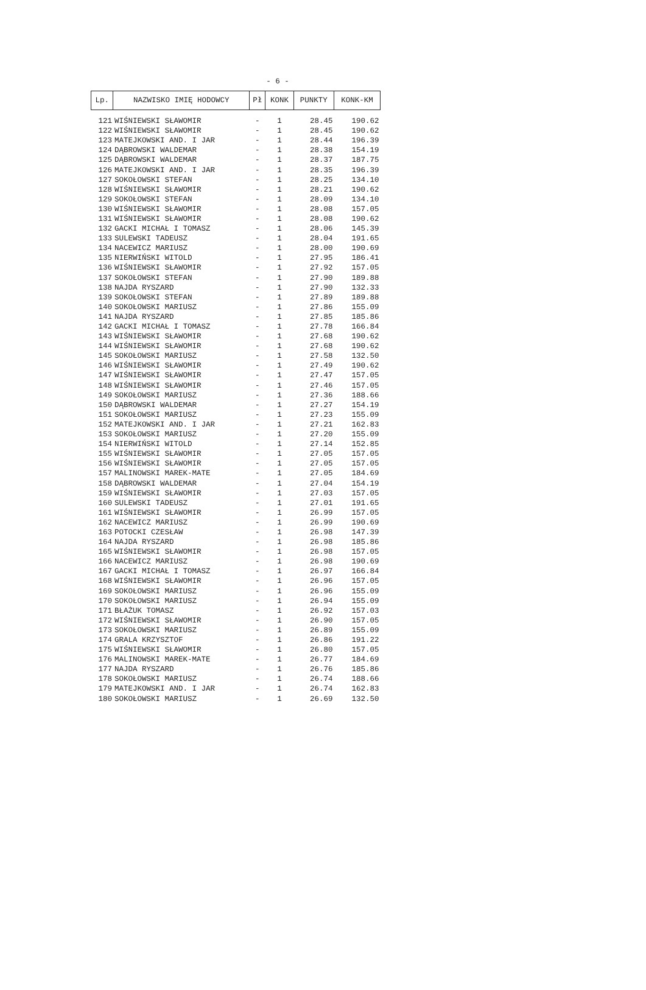- 6 -
| Lp. | NAZWISKO IMIĘ HODOWCY | Pł | KONK | PUNKTY | KONK-KM |
| --- | --- | --- | --- | --- | --- |
| 121 | WIŚNIEWSKI SŁAWOMIR | - | 1 | 28.45 | 190.62 |
| 122 | WIŚNIEWSKI SŁAWOMIR | - | 1 | 28.45 | 190.62 |
| 123 | MATEJKOWSKI AND. I JAR | - | 1 | 28.44 | 196.39 |
| 124 | DĄBROWSKI WALDEMAR | - | 1 | 28.38 | 154.19 |
| 125 | DĄBROWSKI WALDEMAR | - | 1 | 28.37 | 187.75 |
| 126 | MATEJKOWSKI AND. I JAR | - | 1 | 28.35 | 196.39 |
| 127 | SOKOŁOWSKI STEFAN | - | 1 | 28.25 | 134.10 |
| 128 | WIŚNIEWSKI SŁAWOMIR | - | 1 | 28.21 | 190.62 |
| 129 | SOKOŁOWSKI STEFAN | - | 1 | 28.09 | 134.10 |
| 130 | WIŚNIEWSKI SŁAWOMIR | - | 1 | 28.08 | 157.05 |
| 131 | WIŚNIEWSKI SŁAWOMIR | - | 1 | 28.08 | 190.62 |
| 132 | GACKI MICHAŁ I TOMASZ | - | 1 | 28.06 | 145.39 |
| 133 | SULEWSKI TADEUSZ | - | 1 | 28.04 | 191.65 |
| 134 | NACEWICZ MARIUSZ | - | 1 | 28.00 | 190.69 |
| 135 | NIERWIŃSKI WITOLD | - | 1 | 27.95 | 186.41 |
| 136 | WIŚNIEWSKI SŁAWOMIR | - | 1 | 27.92 | 157.05 |
| 137 | SOKOŁOWSKI STEFAN | - | 1 | 27.90 | 189.88 |
| 138 | NAJDA RYSZARD | - | 1 | 27.90 | 132.33 |
| 139 | SOKOŁOWSKI STEFAN | - | 1 | 27.89 | 189.88 |
| 140 | SOKOŁOWSKI MARIUSZ | - | 1 | 27.86 | 155.09 |
| 141 | NAJDA RYSZARD | - | 1 | 27.85 | 185.86 |
| 142 | GACKI MICHAŁ I TOMASZ | - | 1 | 27.78 | 166.84 |
| 143 | WIŚNIEWSKI SŁAWOMIR | - | 1 | 27.68 | 190.62 |
| 144 | WIŚNIEWSKI SŁAWOMIR | - | 1 | 27.68 | 190.62 |
| 145 | SOKOŁOWSKI MARIUSZ | - | 1 | 27.58 | 132.50 |
| 146 | WIŚNIEWSKI SŁAWOMIR | - | 1 | 27.49 | 190.62 |
| 147 | WIŚNIEWSKI SŁAWOMIR | - | 1 | 27.47 | 157.05 |
| 148 | WIŚNIEWSKI SŁAWOMIR | - | 1 | 27.46 | 157.05 |
| 149 | SOKOŁOWSKI MARIUSZ | - | 1 | 27.36 | 188.66 |
| 150 | DĄBROWSKI WALDEMAR | - | 1 | 27.27 | 154.19 |
| 151 | SOKOŁOWSKI MARIUSZ | - | 1 | 27.23 | 155.09 |
| 152 | MATEJKOWSKI AND. I JAR | - | 1 | 27.21 | 162.83 |
| 153 | SOKOŁOWSKI MARIUSZ | - | 1 | 27.20 | 155.09 |
| 154 | NIERWIŃSKI WITOLD | - | 1 | 27.14 | 152.85 |
| 155 | WIŚNIEWSKI SŁAWOMIR | - | 1 | 27.05 | 157.05 |
| 156 | WIŚNIEWSKI SŁAWOMIR | - | 1 | 27.05 | 157.05 |
| 157 | MALINOWSKI MAREK-MATE | - | 1 | 27.05 | 184.69 |
| 158 | DĄBROWSKI WALDEMAR | - | 1 | 27.04 | 154.19 |
| 159 | WIŚNIEWSKI SŁAWOMIR | - | 1 | 27.03 | 157.05 |
| 160 | SULEWSKI TADEUSZ | - | 1 | 27.01 | 191.65 |
| 161 | WIŚNIEWSKI SŁAWOMIR | - | 1 | 26.99 | 157.05 |
| 162 | NACEWICZ MARIUSZ | - | 1 | 26.99 | 190.69 |
| 163 | POTOCKI CZESŁAW | - | 1 | 26.98 | 147.39 |
| 164 | NAJDA RYSZARD | - | 1 | 26.98 | 185.86 |
| 165 | WIŚNIEWSKI SŁAWOMIR | - | 1 | 26.98 | 157.05 |
| 166 | NACEWICZ MARIUSZ | - | 1 | 26.98 | 190.69 |
| 167 | GACKI MICHAŁ I TOMASZ | - | 1 | 26.97 | 166.84 |
| 168 | WIŚNIEWSKI SŁAWOMIR | - | 1 | 26.96 | 157.05 |
| 169 | SOKOŁOWSKI MARIUSZ | - | 1 | 26.96 | 155.09 |
| 170 | SOKOŁOWSKI MARIUSZ | - | 1 | 26.94 | 155.09 |
| 171 | BŁAŻUK TOMASZ | - | 1 | 26.92 | 157.03 |
| 172 | WIŚNIEWSKI SŁAWOMIR | - | 1 | 26.90 | 157.05 |
| 173 | SOKOŁOWSKI MARIUSZ | - | 1 | 26.89 | 155.09 |
| 174 | GRALA KRZYSZTOF | - | 1 | 26.86 | 191.22 |
| 175 | WIŚNIEWSKI SŁAWOMIR | - | 1 | 26.80 | 157.05 |
| 176 | MALINOWSKI MAREK-MATE | - | 1 | 26.77 | 184.69 |
| 177 | NAJDA RYSZARD | - | 1 | 26.76 | 185.86 |
| 178 | SOKOŁOWSKI MARIUSZ | - | 1 | 26.74 | 188.66 |
| 179 | MATEJKOWSKI AND. I JAR | - | 1 | 26.74 | 162.83 |
| 180 | SOKOŁOWSKI MARIUSZ | - | 1 | 26.69 | 132.50 |